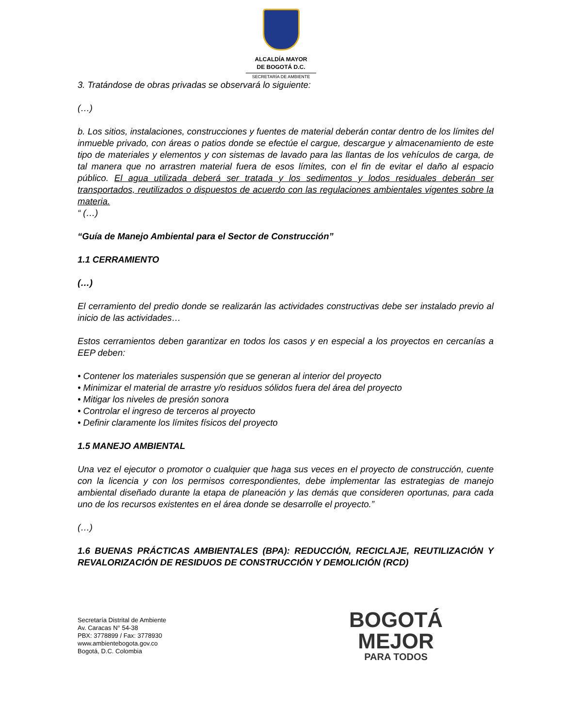ALCALDÍA MAYOR
DE BOGOTÁ D.C.
SECRETARÍA DE AMBIENTE
3. Tratándose de obras privadas se observará lo siguiente:
(…)
b. Los sitios, instalaciones, construcciones y fuentes de material deberán contar dentro de los límites del inmueble privado, con áreas o patios donde se efectúe el cargue, descargue y almacenamiento de este tipo de materiales y elementos y con sistemas de lavado para las llantas de los vehículos de carga, de tal manera que no arrastren material fuera de esos límites, con el fin de evitar el daño al espacio público. El agua utilizada deberá ser tratada y los sedimentos y lodos residuales deberán ser transportados, reutilizados o dispuestos de acuerdo con las regulaciones ambientales vigentes sobre la materia.
“ (…)
“Guía de Manejo Ambiental para el Sector de Construcción”
1.1 CERRAMIENTO
(…)
El cerramiento del predio donde se realizarán las actividades constructivas debe ser instalado previo al inicio de las actividades…
Estos cerramientos deben garantizar en todos los casos y en especial a los proyectos en cercanías a EEP deben:
• Contener los materiales suspensión que se generan al interior del proyecto
• Minimizar el material de arrastre y/o residuos sólidos fuera del área del proyecto
• Mitigar los niveles de presión sonora
• Controlar el ingreso de terceros al proyecto
• Definir claramente los límites físicos del proyecto
1.5 MANEJO AMBIENTAL
Una vez el ejecutor o promotor o cualquier que haga sus veces en el proyecto de construcción, cuente con la licencia y con los permisos correspondientes, debe implementar las estrategias de manejo ambiental diseñado durante la etapa de planeación y las demás que consideren oportunas, para cada uno de los recursos existentes en el área donde se desarrolle el proyecto.”
(…)
1.6 BUENAS PRÁCTICAS AMBIENTALES (BPA): REDUCCIÓN, RECICLAJE, REUTILIZACIÓN Y REVALORIZACIÓN DE RESIDUOS DE CONSTRUCCIÓN Y DEMOLICIÓN (RCD)
Secretaría Distrital de Ambiente
Av. Caracas N° 54-38
PBX: 3778899 / Fax: 3778930
www.ambientebogota.gov.co
Bogotá, D.C. Colombia
BOGOTÁ
MEJOR
PARA TODOS